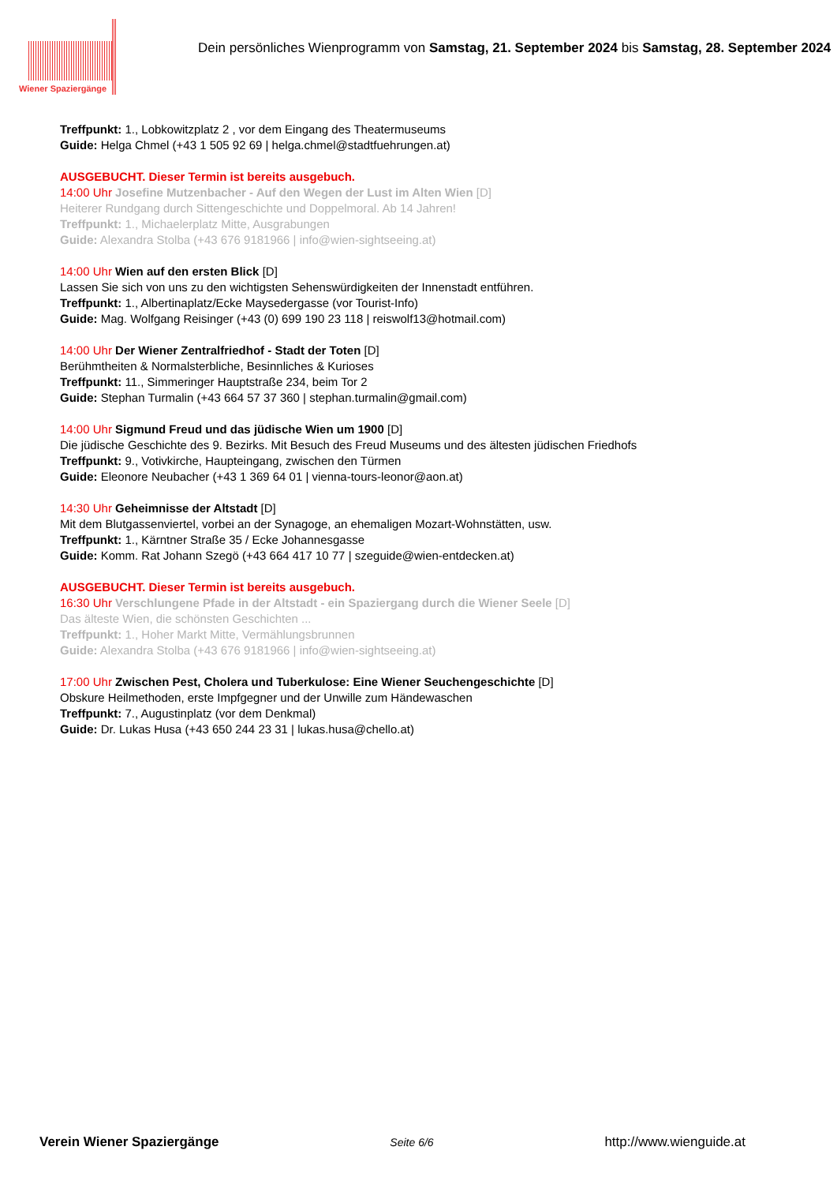Wiener Spaziergänge
Dein persönliches Wienprogramm von Samstag, 21. September 2024 bis Samstag, 28. September 2024
Treffpunkt: 1., Lobkowitzplatz 2 , vor dem Eingang des Theatermuseums
Guide: Helga Chmel (+43 1 505 92 69 | helga.chmel@stadtfuehrungen.at)
AUSGEBUCHT. Dieser Termin ist bereits ausgebuch.
14:00 Uhr Josefine Mutzenbacher - Auf den Wegen der Lust im Alten Wien [D]
Heiterer Rundgang durch Sittengeschichte und Doppelmoral. Ab 14 Jahren!
Treffpunkt: 1., Michaelerplatz Mitte, Ausgrabungen
Guide: Alexandra Stolba (+43 676 9181966 | info@wien-sightseeing.at)
14:00 Uhr Wien auf den ersten Blick [D]
Lassen Sie sich von uns zu den wichtigsten Sehenswürdigkeiten der Innenstadt entführen.
Treffpunkt: 1., Albertinaplatz/Ecke Maysedergasse (vor Tourist-Info)
Guide: Mag. Wolfgang Reisinger (+43 (0) 699 190 23 118 | reiswolf13@hotmail.com)
14:00 Uhr Der Wiener Zentralfriedhof - Stadt der Toten [D]
Berühmtheiten & Normalsterbliche, Besinnliches & Kurioses
Treffpunkt: 11., Simmeringer Hauptstraße 234, beim Tor 2
Guide: Stephan Turmalin (+43 664 57 37 360 | stephan.turmalin@gmail.com)
14:00 Uhr Sigmund Freud und das jüdische Wien um 1900 [D]
Die jüdische Geschichte des 9. Bezirks. Mit Besuch des Freud Museums und des ältesten jüdischen Friedhofs
Treffpunkt: 9., Votivkirche, Haupteingang, zwischen den Türmen
Guide: Eleonore Neubacher (+43 1 369 64 01 | vienna-tours-leonor@aon.at)
14:30 Uhr Geheimnisse der Altstadt [D]
Mit dem Blutgassenviertel, vorbei an der Synagoge, an ehemaligen Mozart-Wohnstätten, usw.
Treffpunkt: 1., Kärntner Straße 35 / Ecke Johannesgasse
Guide: Komm. Rat Johann Szegö (+43 664 417 10 77 | szeguide@wien-entdecken.at)
AUSGEBUCHT. Dieser Termin ist bereits ausgebuch.
16:30 Uhr Verschlungene Pfade in der Altstadt - ein Spaziergang durch die Wiener Seele [D]
Das älteste Wien, die schönsten Geschichten ...
Treffpunkt: 1., Hoher Markt Mitte, Vermählungsbrunnen
Guide: Alexandra Stolba (+43 676 9181966 | info@wien-sightseeing.at)
17:00 Uhr Zwischen Pest, Cholera und Tuberkulose: Eine Wiener Seuchengeschichte [D]
Obskure Heilmethoden, erste Impfgegner und der Unwille zum Händewaschen
Treffpunkt: 7., Augustinplatz (vor dem Denkmal)
Guide: Dr. Lukas Husa (+43 650 244 23 31 | lukas.husa@chello.at)
Verein Wiener Spaziergänge Seite 6/6 http://www.wienguide.at